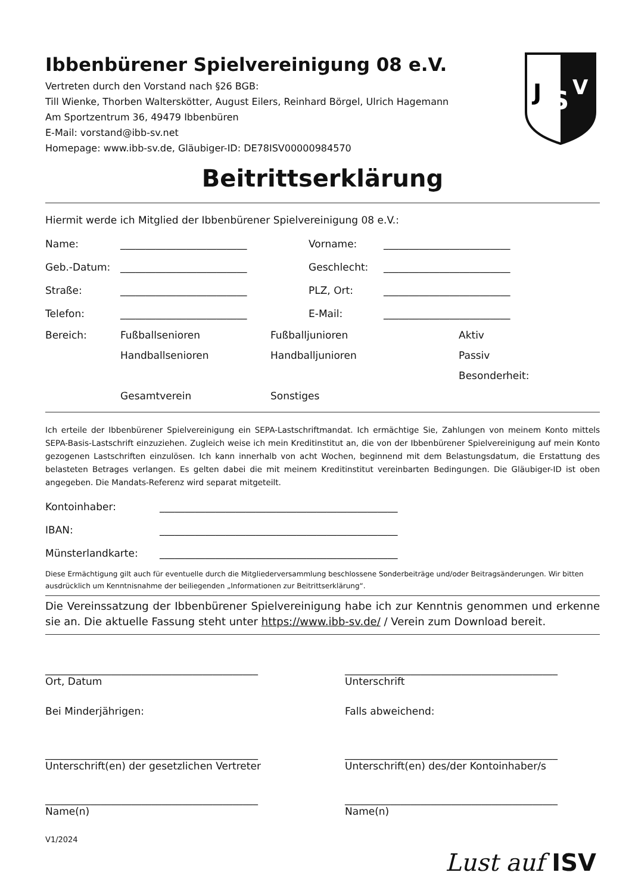J
S
V
Ibbenbürener Spielvereinigung 08 e.V.
Vertreten durch den Vorstand nach §26 BGB:
Till Wienke, Thorben Walterskötter, August Eilers, Reinhard Börgel, Ulrich Hagemann
Am Sportzentrum 36, 49479 Ibbenbüren
E-Mail: vorstand@ibb-sv.net
Homepage: www.ibb-sv.de, Gläubiger-ID: DE78ISV00000984570
Beitrittserklärung
Hiermit werde ich Mitglied der Ibbenbürener Spielvereinigung 08 e.V.:
Name: _________________________ Vorname: _________________________
Geb.-Datum: _________________________ Geschlecht: _________________________
Straße: _________________________ PLZ, Ort: _________________________
Telefon: _________________________ E-Mail: _________________________
Bereich: Fußballsenioren Fußballjunioren Aktiv
Handballsenioren Handballjunioren Passiv
Besonderheit:
Gesamtverein Sonstiges
Ich erteile der Ibbenbürener Spielvereinigung ein SEPA-Lastschriftmandat. Ich ermächtige Sie, Zahlungen von meinem Konto mittels SEPA-Basis-Lastschrift einzuziehen. Zugleich weise ich mein Kreditinstitut an, die von der Ibbenbürener Spielvereinigung auf mein Konto gezogenen Lastschriften einzulösen. Ich kann innerhalb von acht Wochen, beginnend mit dem Belastungsdatum, die Erstattung des belasteten Betrages verlangen. Es gelten dabei die mit meinem Kreditinstitut vereinbarten Bedingungen. Die Gläubiger-ID ist oben angegeben. Die Mandats-Referenz wird separat mitgeteilt.
Kontoinhaber: _______________________________________________
IBAN: _______________________________________________
Münsterlandkarte: _______________________________________________
Diese Ermächtigung gilt auch für eventuelle durch die Mitgliederversammlung beschlossene Sonderbeiträge und/oder Beitragsänderungen. Wir bitten ausdrücklich um Kenntnisnahme der beiliegenden „Informationen zur Beitrittserklärung“.
Die Vereinssatzung der Ibbenbürener Spielvereinigung habe ich zur Kenntnis genommen und erkenne sie an. Die aktuelle Fassung steht unter https://www.ibb-sv.de/ / Verein zum Download bereit.
__________________________________________
Ort, Datum
__________________________________________
Unterschrift
Bei Minderjährigen: Falls abweichend:
__________________________________________
Unterschrift(en) der gesetzlichen Vertreter
__________________________________________
Unterschrift(en) des/der Kontoinhaber/s
__________________________________________
Name(n)
__________________________________________
Name(n)
V1/2024
Lust auf ISV